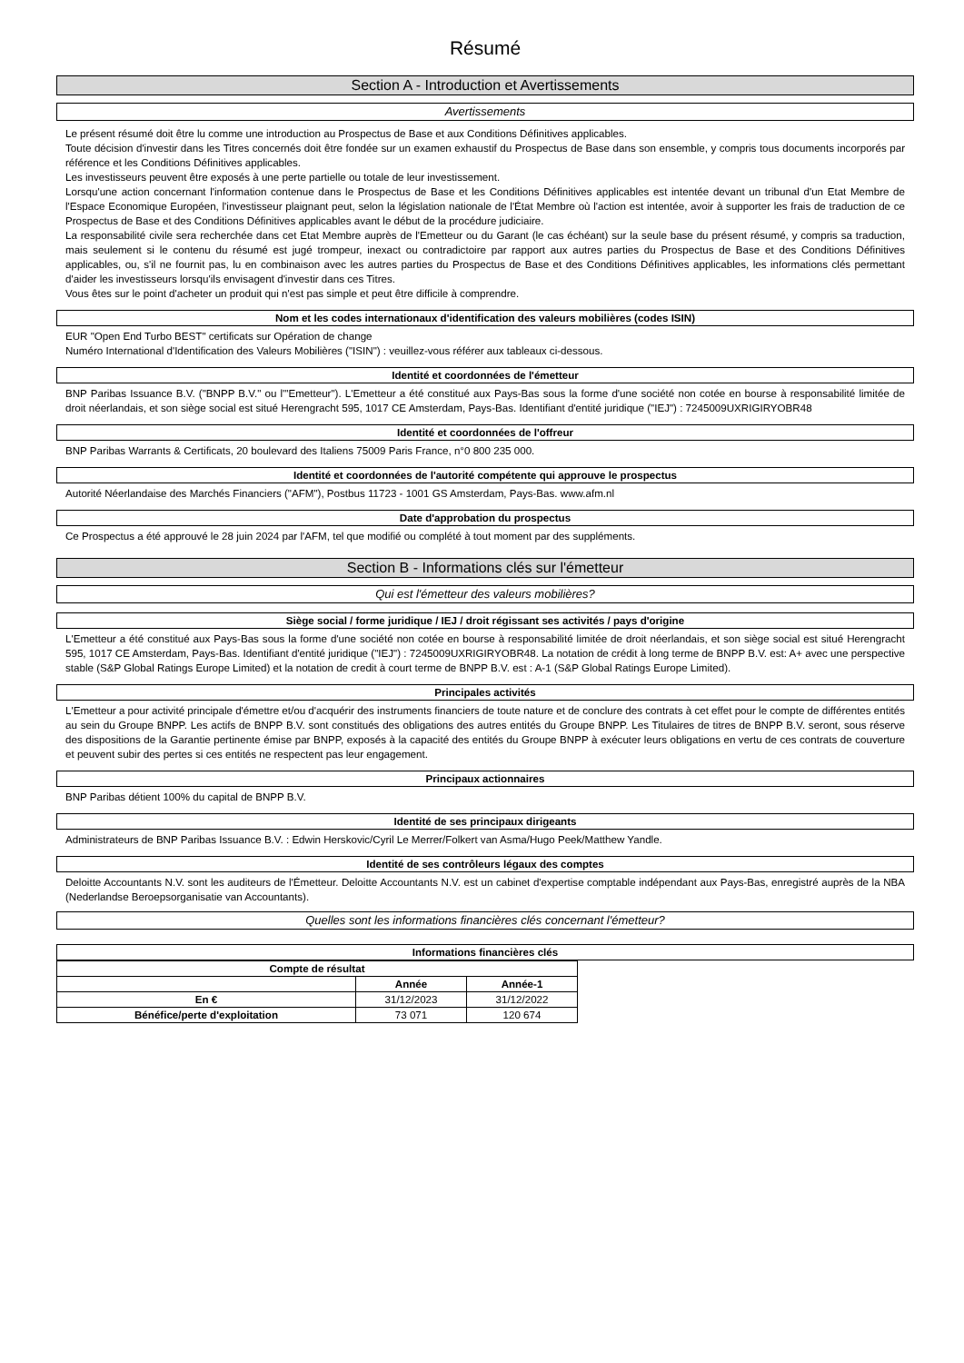Résumé
Section A - Introduction et Avertissements
Avertissements
Le présent résumé doit être lu comme une introduction au Prospectus de Base et aux Conditions Définitives applicables.
Toute décision d'investir dans les Titres concernés doit être fondée sur un examen exhaustif du Prospectus de Base dans son ensemble, y compris tous documents incorporés par référence et les Conditions Définitives applicables.
Les investisseurs peuvent être exposés à une perte partielle ou totale de leur investissement.
Lorsqu'une action concernant l'information contenue dans le Prospectus de Base et les Conditions Définitives applicables est intentée devant un tribunal d'un Etat Membre de l'Espace Economique Européen, l'investisseur plaignant peut, selon la législation nationale de l'État Membre où l'action est intentée, avoir à supporter les frais de traduction de ce Prospectus de Base et des Conditions Définitives applicables avant le début de la procédure judiciaire.
La responsabilité civile sera recherchée dans cet Etat Membre auprès de l'Emetteur ou du Garant (le cas échéant) sur la seule base du présent résumé, y compris sa traduction, mais seulement si le contenu du résumé est jugé trompeur, inexact ou contradictoire par rapport aux autres parties du Prospectus de Base et des Conditions Définitives applicables, ou, s'il ne fournit pas, lu en combinaison avec les autres parties du Prospectus de Base et des Conditions Définitives applicables, les informations clés permettant d'aider les investisseurs lorsqu'ils envisagent d'investir dans ces Titres.
Vous êtes sur le point d'acheter un produit qui n'est pas simple et peut être difficile à comprendre.
Nom et les codes internationaux d'identification des valeurs mobilières (codes ISIN)
EUR "Open End Turbo BEST" certificats sur Opération de change
Numéro International d'Identification des Valeurs Mobilières ("ISIN") : veuillez-vous référer aux tableaux ci-dessous.
Identité et coordonnées de l'émetteur
BNP Paribas Issuance B.V. ("BNPP B.V." ou l'"Emetteur"). L'Emetteur a été constitué aux Pays-Bas sous la forme d'une société non cotée en bourse à responsabilité limitée de droit néerlandais, et son siège social est situé Herengracht 595, 1017 CE Amsterdam, Pays-Bas. Identifiant d'entité juridique ("IEJ") : 7245009UXRIGIRYOBR48
Identité et coordonnées de l'offreur
BNP Paribas Warrants & Certificats, 20 boulevard des Italiens 75009 Paris France, n°0 800 235 000.
Identité et coordonnées de l'autorité compétente qui approuve le prospectus
Autorité Néerlandaise des Marchés Financiers ("AFM"), Postbus 11723 - 1001 GS Amsterdam, Pays-Bas. www.afm.nl
Date d'approbation du prospectus
Ce Prospectus a été approuvé le 28 juin 2024 par l'AFM, tel que modifié ou complété à tout moment par des suppléments.
Section B - Informations clés sur l'émetteur
Qui est l'émetteur des valeurs mobilières?
Siège social / forme juridique / IEJ / droit régissant ses activités / pays d'origine
L'Emetteur a été constitué aux Pays-Bas sous la forme d'une société non cotée en bourse à responsabilité limitée de droit néerlandais, et son siège social est situé Herengracht 595, 1017 CE Amsterdam, Pays-Bas. Identifiant d'entité juridique ("IEJ") : 7245009UXRIGIRYOBR48. La notation de crédit à long terme de BNPP B.V. est: A+ avec une perspective stable (S&P Global Ratings Europe Limited) et la notation de credit à court terme de BNPP B.V. est : A-1 (S&P Global Ratings Europe Limited).
Principales activités
L'Emetteur a pour activité principale d'émettre et/ou d'acquérir des instruments financiers de toute nature et de conclure des contrats à cet effet pour le compte de différentes entités au sein du Groupe BNPP. Les actifs de BNPP B.V. sont constitués des obligations des autres entités du Groupe BNPP. Les Titulaires de titres de BNPP B.V. seront, sous réserve des dispositions de la Garantie pertinente émise par BNPP, exposés à la capacité des entités du Groupe BNPP à exécuter leurs obligations en vertu de ces contrats de couverture et peuvent subir des pertes si ces entités ne respectent pas leur engagement.
Principaux actionnaires
BNP Paribas détient 100% du capital de BNPP B.V.
Identité de ses principaux dirigeants
Administrateurs de BNP Paribas Issuance B.V. : Edwin Herskovic/Cyril Le Merrer/Folkert van Asma/Hugo Peek/Matthew Yandle.
Identité de ses contrôleurs légaux des comptes
Deloitte Accountants N.V. sont les auditeurs de l'Émetteur. Deloitte Accountants N.V. est un cabinet d'expertise comptable indépendant aux Pays-Bas, enregistré auprès de la NBA (Nederlandse Beroepsorganisatie van Accountants).
Quelles sont les informations financières clés concernant l'émetteur?
Informations financières clés
| Compte de résultat | | |
| --- | --- | --- |
| | Année | Année-1 |
| En € | 31/12/2023 | 31/12/2022 |
| Bénéfice/perte d'exploitation | 73 071 | 120 674 |